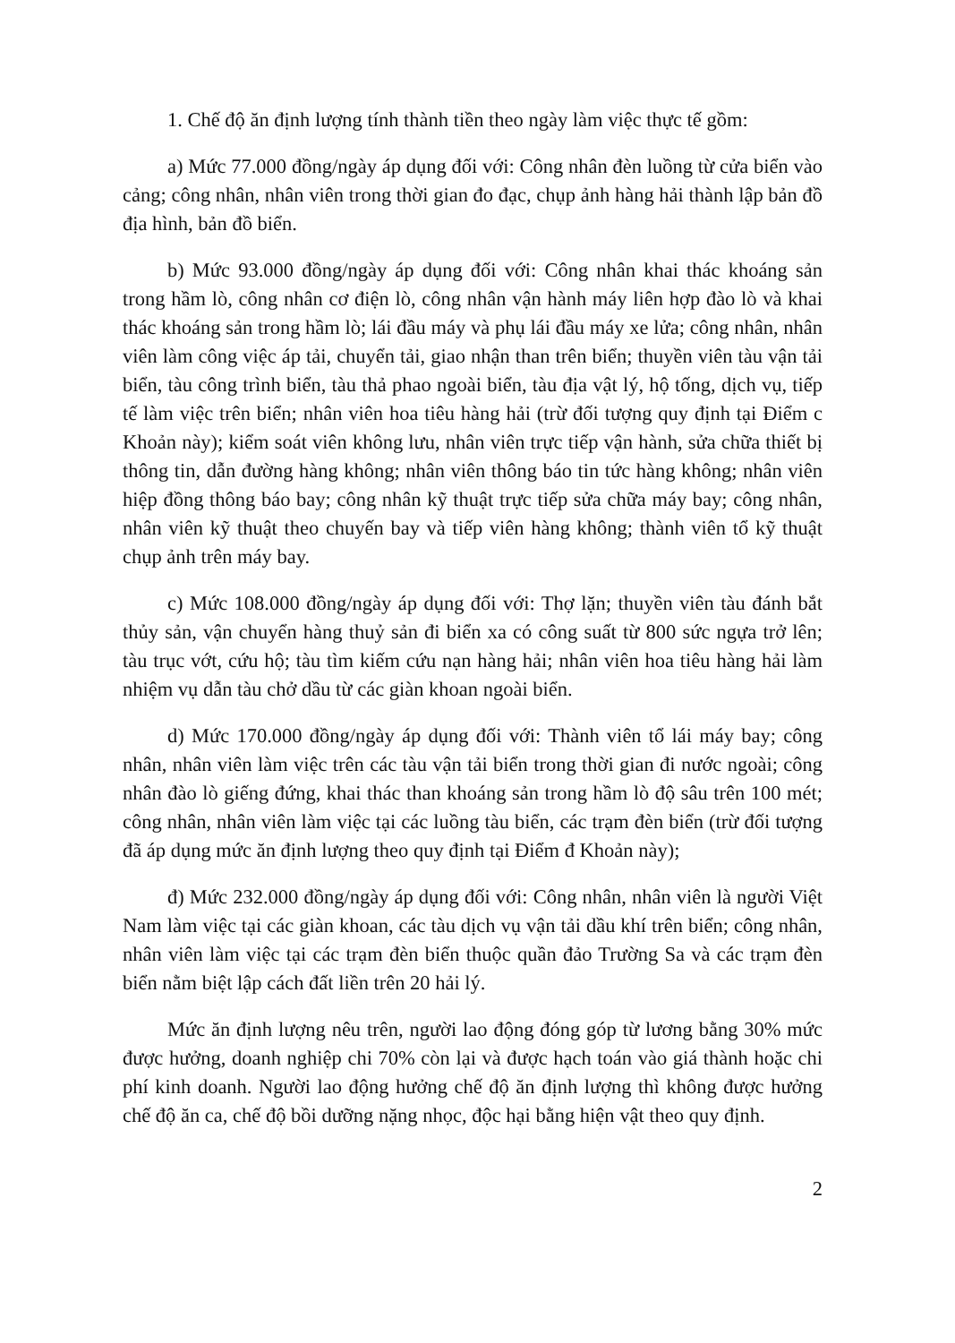1. Chế độ ăn định lượng tính thành tiền theo ngày làm việc thực tế gồm:
a) Mức 77.000 đồng/ngày áp dụng đối với: Công nhân đèn luồng từ cửa biển vào cảng; công nhân, nhân viên trong thời gian đo đạc, chụp ảnh hàng hải thành lập bản đồ địa hình, bản đồ biển.
b) Mức 93.000 đồng/ngày áp dụng đối với: Công nhân khai thác khoáng sản trong hầm lò, công nhân cơ điện lò, công nhân vận hành máy liên hợp đào lò và khai thác khoáng sản trong hầm lò; lái đầu máy và phụ lái đầu máy xe lửa; công nhân, nhân viên làm công việc áp tải, chuyển tải, giao nhận than trên biển; thuyền viên tàu vận tải biển, tàu công trình biển, tàu thả phao ngoài biển, tàu địa vật lý, hộ tống, dịch vụ, tiếp tế làm việc trên biển; nhân viên hoa tiêu hàng hải (trừ đối tượng quy định tại Điểm c Khoản này); kiểm soát viên không lưu, nhân viên trực tiếp vận hành, sửa chữa thiết bị thông tin, dẫn đường hàng không; nhân viên thông báo tin tức hàng không; nhân viên hiệp đồng thông báo bay; công nhân kỹ thuật trực tiếp sửa chữa máy bay; công nhân, nhân viên kỹ thuật theo chuyến bay và tiếp viên hàng không; thành viên tổ kỹ thuật chụp ảnh trên máy bay.
c) Mức 108.000 đồng/ngày áp dụng đối với: Thợ lặn; thuyền viên tàu đánh bắt thủy sản, vận chuyển hàng thuỷ sản đi biển xa có công suất từ 800 sức ngựa trở lên; tàu trục vớt, cứu hộ; tàu tìm kiếm cứu nạn hàng hải; nhân viên hoa tiêu hàng hải làm nhiệm vụ dẫn tàu chở dầu từ các giàn khoan ngoài biển.
d) Mức 170.000 đồng/ngày áp dụng đối với: Thành viên tổ lái máy bay; công nhân, nhân viên làm việc trên các tàu vận tải biển trong thời gian đi nước ngoài; công nhân đào lò giếng đứng, khai thác than khoáng sản trong hầm lò độ sâu trên 100 mét; công nhân, nhân viên làm việc tại các luồng tàu biển, các trạm đèn biển (trừ đối tượng đã áp dụng mức ăn định lượng theo quy định tại Điểm đ Khoản này);
đ) Mức 232.000 đồng/ngày áp dụng đối với: Công nhân, nhân viên là người Việt Nam làm việc tại các giàn khoan, các tàu dịch vụ vận tải dầu khí trên biển; công nhân, nhân viên làm việc tại các trạm đèn biển thuộc quần đảo Trường Sa và các trạm đèn biển nằm biệt lập cách đất liền trên 20 hải lý.
Mức ăn định lượng nêu trên, người lao động đóng góp từ lương bằng 30% mức được hưởng, doanh nghiệp chi 70% còn lại và được hạch toán vào giá thành hoặc chi phí kinh doanh. Người lao động hưởng chế độ ăn định lượng thì không được hưởng chế độ ăn ca, chế độ bồi dưỡng nặng nhọc, độc hại bằng hiện vật theo quy định.
2